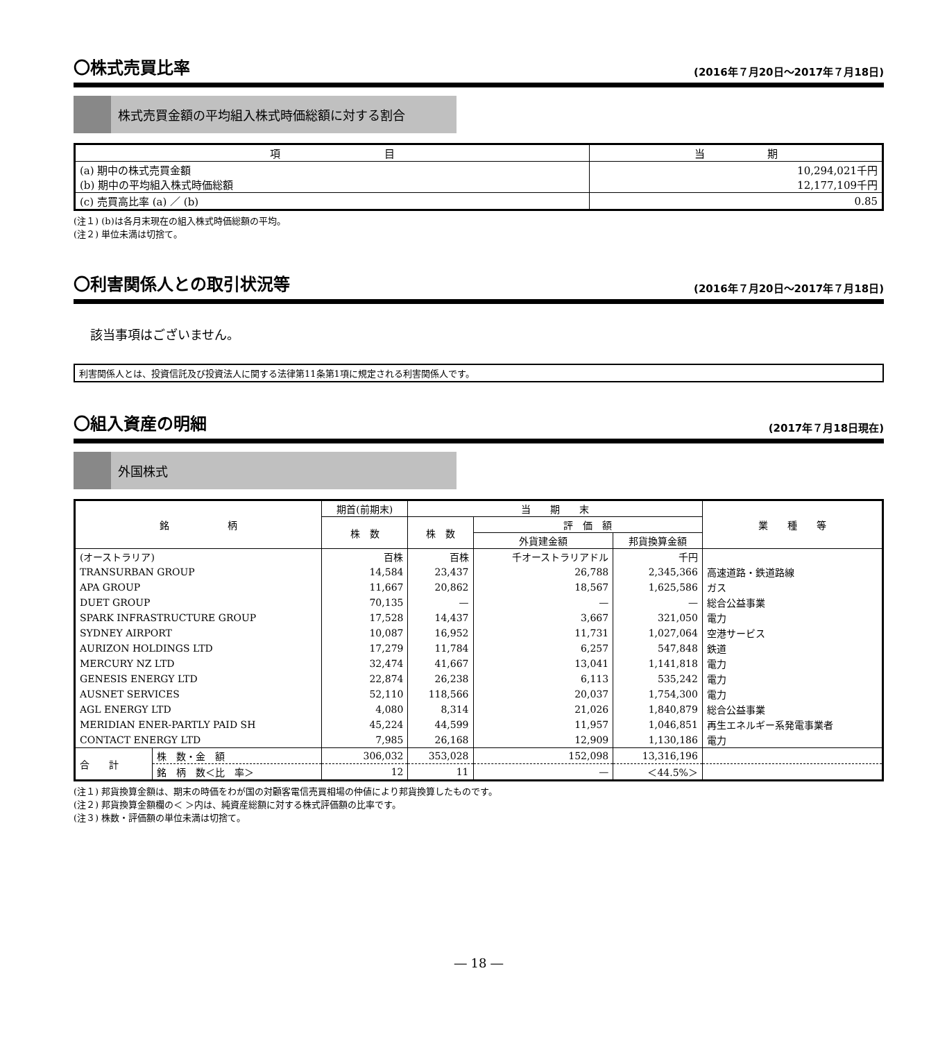〇株式売買比率 (2016年７月20日～2017年７月18日)
株式売買金額の平均組入株式時価総額に対する割合
| 項 目 | 当 期 |
| --- | --- |
| (a) 期中の株式売買金額 (b) 期中の平均組入株式時価総額 | 10,294,021千円 12,177,109千円 |
| (c) 売買高比率 (a) ／ (b) | 0.85 |
(注１) (b)は各月末現在の組入株式時価総額の平均。
(注２) 単位未満は切捨て。
〇利害関係人との取引状況等 (2016年７月20日～2017年７月18日)
該当事項はございません。
利害関係人とは、投資信託及び投資法人に関する法律第11条第1項に規定される利害関係人です。
〇組入資産の明細 (2017年７月18日現在)
外国株式
| 銘 柄 | | 期首(前期末) | 当 期 末 | | | 業 種 等 |
| --- | --- | --- | --- | --- | --- | --- |
| | | 株 数 | 株 数 | 評 価 額 | | |
| | | | | 外貨建金額 | 邦貨換算金額 | |
| (オーストラリア) | | 百株 | 百株 | 千オーストラリアドル | 千円 | |
| TRANSURBAN GROUP | | 14,584 | 23,437 | 26,788 | 2,345,366 | 高速道路・鉄道路線 |
| APA GROUP | | 11,667 | 20,862 | 18,567 | 1,625,586 | ガス |
| DUET GROUP | | 70,135 | — | — | — | 総合公益事業 |
| SPARK INFRASTRUCTURE GROUP | | 17,528 | 14,437 | 3,667 | 321,050 | 電力 |
| SYDNEY AIRPORT | | 10,087 | 16,952 | 11,731 | 1,027,064 | 空港サービス |
| AURIZON HOLDINGS LTD | | 17,279 | 11,784 | 6,257 | 547,848 | 鉄道 |
| MERCURY NZ LTD | | 32,474 | 41,667 | 13,041 | 1,141,818 | 電力 |
| GENESIS ENERGY LTD | | 22,874 | 26,238 | 6,113 | 535,242 | 電力 |
| AUSNET SERVICES | | 52,110 | 118,566 | 20,037 | 1,754,300 | 電力 |
| AGL ENERGY LTD | | 4,080 | 8,314 | 21,026 | 1,840,879 | 総合公益事業 |
| MERIDIAN ENER-PARTLY PAID SH | | 45,224 | 44,599 | 11,957 | 1,046,851 | 再生エネルギー系発電事業者 |
| CONTACT ENERGY LTD | | 7,985 | 26,168 | 12,909 | 1,130,186 | 電力 |
| 合 計 | 株 数・金 額 | 306,032 | 353,028 | 152,098 | 13,316,196 | |
| | 銘 柄 数＜比 率＞ | 12 | 11 | — | ＜44.5%＞ | |
(注１) 邦貨換算金額は、期末の時価をわが国の対顧客電信売買相場の仲値により邦貨換算したものです。
(注２) 邦貨換算金額欄の＜ ＞内は、純資産総額に対する株式評価額の比率です。
(注３) 株数・評価額の単位未満は切捨て。
― 18 ―